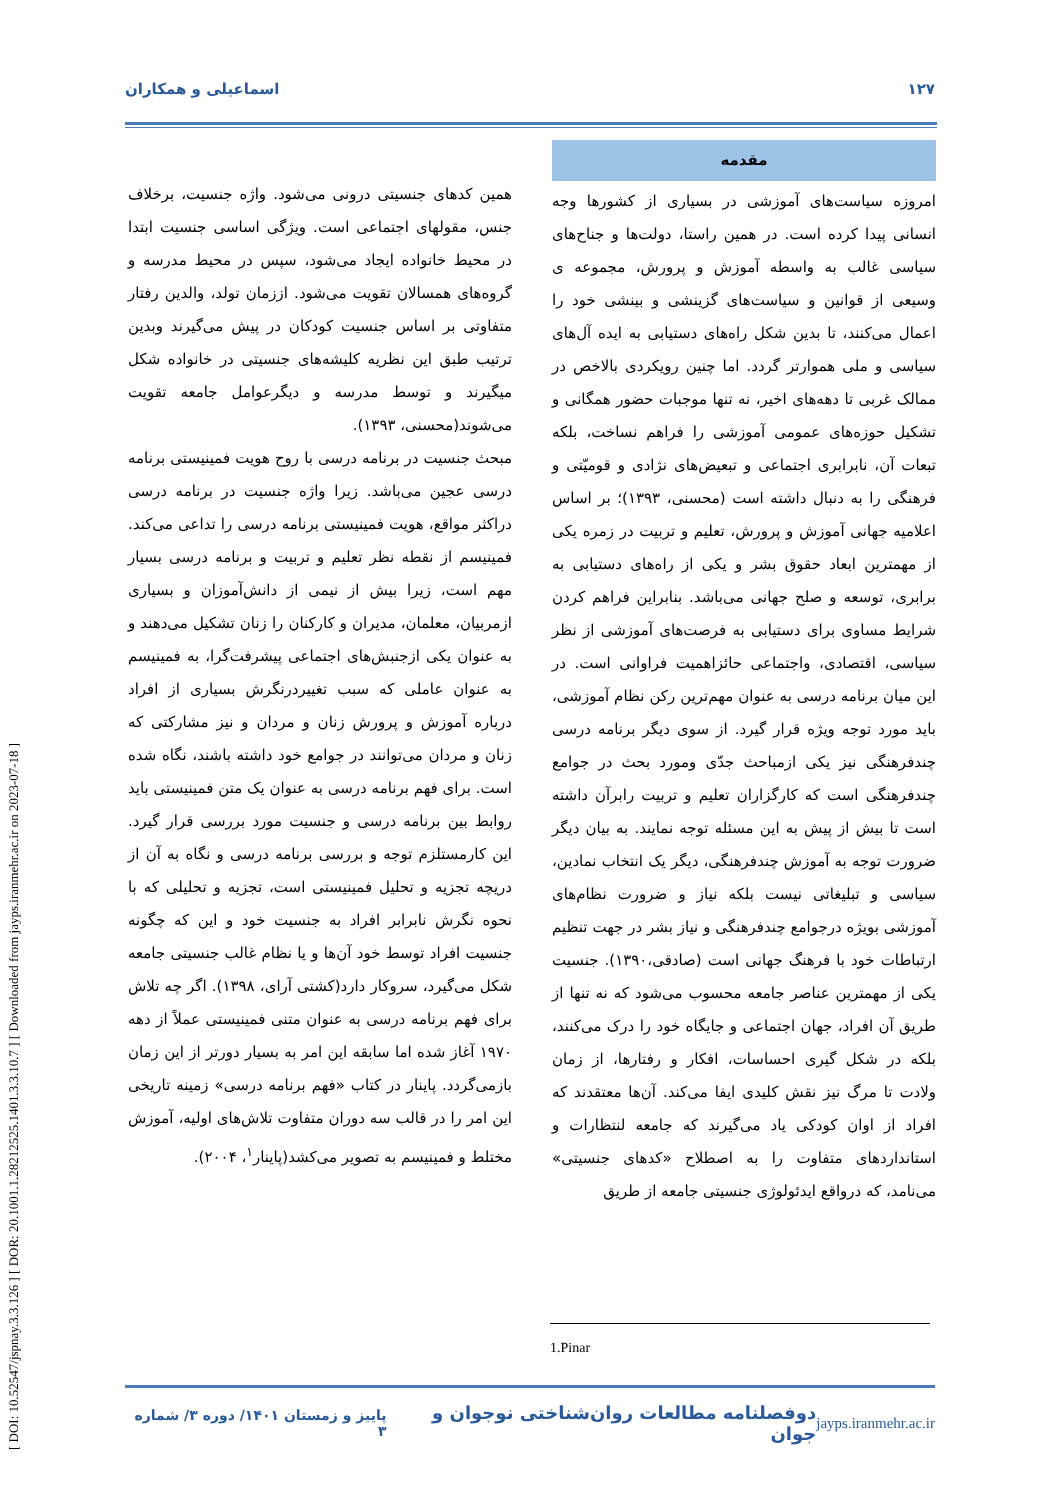[ DOI: 10.52547/jspnay.3.3.126 ] [ DOR: 20.1001.1.28212525.1401.3.3.10.7 ] [ Downloaded from jayps.iranmehr.ac.ir on 2023-07-18 ]
١٢٧ اسماعیلی و همکاران
مقدمه
امروزه سیاست‌های آموزشی در بسیاری از کشورها وجه انسانی پیدا کرده است. در همین راستا، دولت‌ها و جناح‌های سیاسی غالب به واسطه آموزش و پرورش، مجموعه ی وسیعی از قوانین و سیاست‌های گزینشی و بینشی خود را اعمال می‌کنند، تا بدین شکل راه‌های دستیابی به ایده آل‌های سیاسی و ملی هموارتر گردد. اما چنین رویکردی بالاخص در ممالک غربی تا دهه‌های اخیر، نه تنها موجبات حضور همگانی و تشکیل حوزه‌های عمومی آموزشی را فراهم نساخت، بلکه تبعات آن، نابرابری اجتماعی و تبعیض‌های نژادی و قومیّتی و فرهنگی را به دنبال داشته است (محسنی، ١٣٩٣)؛ بر اساس اعلامیه جهانی آموزش و پرورش، تعلیم و تربیت در زمره یکی از مهمترین ابعاد حقوق بشر و یکی از راه‌های دستیابی به برابری، توسعه و صلح جهانی می‌باشد. بنابراین فراهم کردن شرایط مساوی برای دستیابی به فرصت‌های آموزشی از نظر سیاسی، اقتصادی، واجتماعی حائزاهمیت فراوانی است. در این میان برنامه درسی به عنوان مهم‌ترین رکن نظام آموزشی، باید مورد توجه ویژه قرار گیرد. از سوی دیگر برنامه درسی چندفرهنگی نیز یکی ازمباحث جدّی ومورد بحث در جوامع چندفرهنگی است که کارگزاران تعلیم و تربیت رابرآن داشته است تا بیش از پیش به این مسئله توجه نمایند. به بیان دیگر ضرورت توجه به آموزش چندفرهنگی، دیگر یک انتخاب نمادین، سیاسی و تبلیغاتی نیست بلکه نیاز و ضرورت نظام‌های آموزشی بویژه درجوامع چندفرهنگی و نیاز بشر در جهت تنظیم ارتباطات خود با فرهنگ جهانی است (صادقی،١٣٩٠). جنسیت یکی از مهمترین عناصر جامعه محسوب می‌شود که نه تنها از طریق آن افراد، جهان اجتماعی و جایگاه خود را درک می‌کنند، بلکه در شکل گیری احساسات، افکار و رفتارها، از زمان ولادت تا مرگ نیز نقش کلیدی ایفا می‌کند. آن‌ها معتقدند که افراد از اوان کودکی یاد می‌گیرند که جامعه لنتظارات و استانداردهای متفاوت را به اصطلاح «کدهای جنسیتی» می‌نامد، که درواقع ایدئولوژی جنسیتی جامعه از طریق
همین کدهای جنسیتی درونی می‌شود. واژه جنسیت، برخلاف جنس، مقولهای اجتماعی است. ویژگی اساسی جنسیت ابتدا در محیط خانواده ایجاد می‌شود، سپس در محیط مدرسه و گروه‌های همسالان تقویت می‌شود. اززمان تولد، والدین رفتار متفاوتی بر اساس جنسیت کودکان در پیش می‌گیرند وبدین ترتیب طبق این نظریه کلیشه‌های جنسیتی در خانواده شکل میگیرند و توسط مدرسه و دیگرعوامل جامعه تقویت می‌شوند(محسنی، ١٣٩٣).
مبحث جنسیت در برنامه درسی با روح هویت فمینیستی برنامه درسی عجین می‌باشد. زیرا واژه جنسیت در برنامه درسی دراکثر مواقع، هویت فمینیستی برنامه درسی را تداعی می‌کند. فمینیسم از نقطه نظر تعلیم و تربیت و برنامه درسی بسیار مهم است، زیرا بیش از نیمی از دانش‌آموزان و بسیاری ازمربیان، معلمان، مدیران و کارکنان را زنان تشکیل می‌دهند و به عنوان یکی ازجنبش‌های اجتماعی پیشرفت‌گرا، به فمینیسم به عنوان عاملی که سبب تغییردرنگرش بسیاری از افراد درباره آموزش و پرورش زنان و مردان و نیز مشارکتی که زنان و مردان می‌توانند در جوامع خود داشته باشند، نگاه شده است. برای فهم برنامه درسی به عنوان یک متن فمینیستی باید روابط بین برنامه درسی و جنسیت مورد بررسی قرار گیرد. این کارمستلزم توجه و بررسی برنامه درسی و نگاه به آن از دریچه تجزیه و تحلیل فمینیستی است، تجزیه و تحلیلی که با نحوه نگرش نابرابر افراد به جنسیت خود و این که چگونه جنسیت افراد توسط خود آن‌ها و یا نظام غالب جنسیتی جامعه شکل می‌گیرد، سروکار دارد(کشتی آرای، ١٣٩٨). اگر چه تلاش برای فهم برنامه درسی به عنوان متنی فمینیستی عملاً از دهه ١٩٧٠ آغاز شده اما سابقه این امر به بسیار دورتر از این زمان بازمی‌گردد. پاینار در کتاب «فهم برنامه درسی» زمینه تاریخی این امر را در قالب سه دوران متفاوت تلاش‌های اولیه، آموزش مختلط و فمینیسم به تصویر می‌کشد(پاینار<sup>١</sup>، ٢٠٠۴).
1.Pinar
پاییز و زمستان ١۴٠١/ دوره ٣/ شماره ٣ دوفصلنامه مطالعات روان‌شناختی نوجوان و جوان jayps.iranmehr.ac.ir